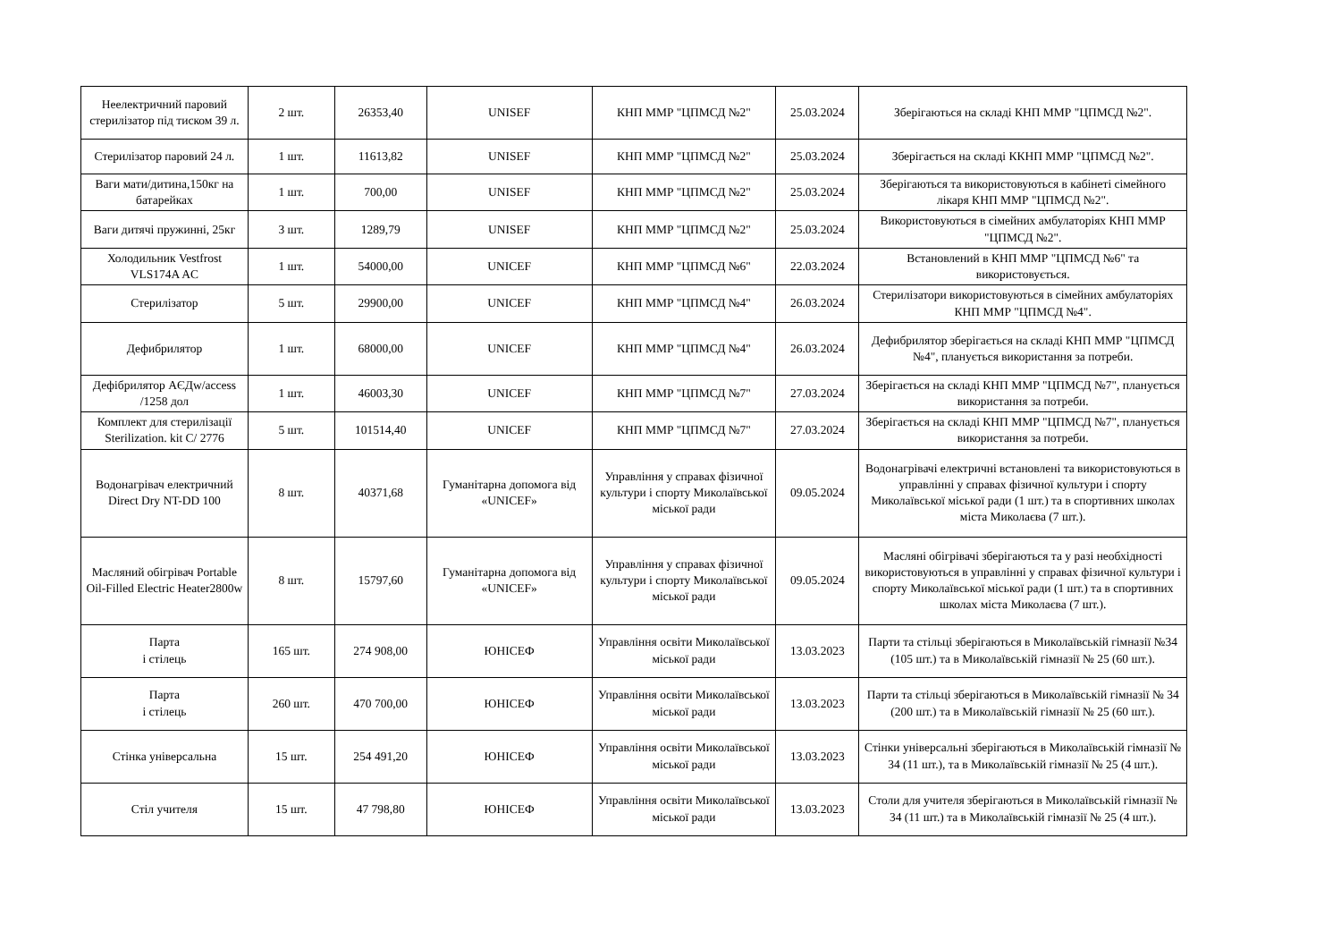| Неелектричний паровий стерилізатор під тиском 39 л. | 2 шт. | 26353,40 | UNISEF | КНП ММР "ЦПМСД №2" | 25.03.2024 | Зберігаються на складі КНП ММР "ЦПМСД №2". |
| Стерилізатор паровий 24 л. | 1 шт. | 11613,82 | UNISEF | КНП ММР "ЦПМСД №2" | 25.03.2024 | Зберігається на складі ККНП ММР "ЦПМСД №2". |
| Ваги мати/дитина,150кг на батарейках | 1 шт. | 700,00 | UNISEF | КНП ММР "ЦПМСД №2" | 25.03.2024 | Зберігаються та використовуються в кабінеті сімейного лікаря КНП ММР "ЦПМСД №2". |
| Ваги дитячі пружинні, 25кг | 3 шт. | 1289,79 | UNISEF | КНП ММР "ЦПМСД №2" | 25.03.2024 | Використовуються в сімейних амбулаторіях КНП ММР "ЦПМСД №2". |
| Холодильник Vestfrost VLS174A AC | 1 шт. | 54000,00 | UNICEF | КНП ММР "ЦПМСД №6" | 22.03.2024 | Встановлений в КНП ММР "ЦПМСД №6" та використовується. |
| Стерилізатор | 5 шт. | 29900,00 | UNICEF | КНП ММР "ЦПМСД №4" | 26.03.2024 | Стерилізатори використовуються в сімейних амбулаторіях КНП ММР "ЦПМСД №4". |
| Дефибрилятор | 1 шт. | 68000,00 | UNICEF | КНП ММР "ЦПМСД №4" | 26.03.2024 | Дефибрилятор зберігається на складі КНП ММР "ЦПМСД №4", планується використання за потреби. |
| Дефібрилятор АЄДw/access /1258 дол | 1 шт. | 46003,30 | UNICEF | КНП ММР "ЦПМСД №7" | 27.03.2024 | Зберігається на складі КНП ММР "ЦПМСД №7", планується використання за потреби. |
| Комплект для стерилізації Sterilization. kit C/ 2776 | 5 шт. | 101514,40 | UNICEF | КНП ММР "ЦПМСД №7" | 27.03.2024 | Зберігається на складі КНП ММР "ЦПМСД №7", планується використання за потреби. |
| Водонагрівач електричний Direct Dry NT-DD 100 | 8 шт. | 40371,68 | Гуманітарна допомога від «UNICEF» | Управління у справах фізичної культури і спорту Миколаївської міської ради | 09.05.2024 | Водонагрівачі електричні встановлені та використовуються в управлінні у справах фізичної культури і спорту Миколаївської міської ради (1 шт.) та в спортивних школах міста Миколаєва (7 шт.). |
| Масляний обігрівач Portable Oil-Filled Electric Heater2800w | 8 шт. | 15797,60 | Гуманітарна допомога від «UNICEF» | Управління у справах фізичної культури і спорту Миколаївської міської ради | 09.05.2024 | Масляні обігрівачі зберігаються та у разі необхідності використовуються в управлінні у справах фізичної культури і спорту Миколаївської міської ради (1 шт.) та в спортивних школах міста Миколаєва (7 шт.). |
| Парта і стілець | 165 шт. | 274 908,00 | ЮНІСЕФ | Управління освіти Миколаївської міської ради | 13.03.2023 | Парти та стільці зберігаються в Миколаївській гімназії №34 (105 шт.) та в Миколаївській гімназії № 25 (60 шт.). |
| Парта і стілець | 260 шт. | 470 700,00 | ЮНІСЕФ | Управління освіти Миколаївської міської ради | 13.03.2023 | Парти та стільці зберігаються в Миколаївській гімназії № 34 (200 шт.) та в Миколаївській гімназії № 25 (60 шт.). |
| Стінка універсальна | 15 шт. | 254 491,20 | ЮНІСЕФ | Управління освіти Миколаївської міської ради | 13.03.2023 | Стінки універсальні зберігаються в Миколаївській гімназії № 34 (11 шт.), та в Миколаївській гімназії № 25 (4 шт.). |
| Стіл учителя | 15 шт. | 47 798,80 | ЮНІСЕФ | Управління освіти Миколаївської міської ради | 13.03.2023 | Столи для учителя зберігаються в Миколаївській гімназії № 34 (11 шт.) та в Миколаївській гімназії № 25 (4 шт.). |